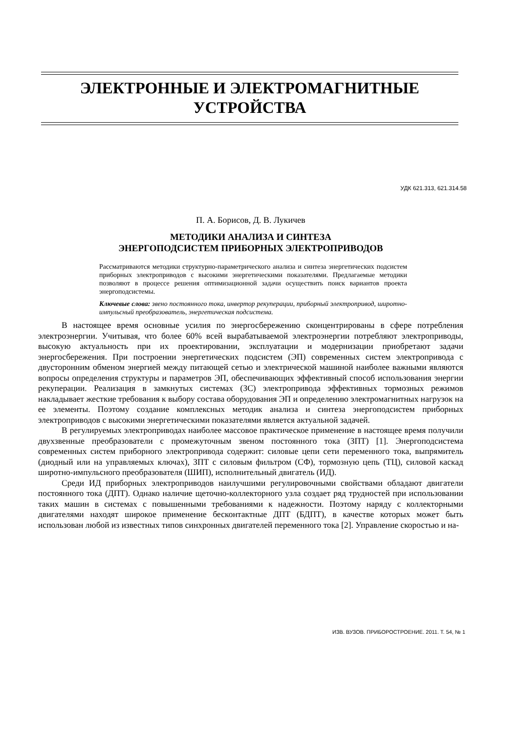ЭЛЕКТРОННЫЕ И ЭЛЕКТРОМАГНИТНЫЕ
УСТРОЙСТВА
УДК 621.313, 621.314.58
П. А. Борисов, Д. В. Лукичев
МЕТОДИКИ АНАЛИЗА И СИНТЕЗА
ЭНЕРГОПОДСИСТЕМ ПРИБОРНЫХ ЭЛЕКТРОПРИВОДОВ
Рассматриваются методики структурно-параметрического анализа и синтеза энергетических подсистем приборных электроприводов с высокими энергетическими показателями. Предлагаемые методики позволяют в процессе решения оптимизационной задачи осуществить поиск вариантов проекта энергоподсистемы.
Ключевые слова: звено постоянного тока, инвертор рекуперации, приборный электропривод, широтно-импульсный преобразователь, энергетическая подсистема.
В настоящее время основные усилия по энергосбережению сконцентрированы в сфере потребления электроэнергии. Учитывая, что более 60% всей вырабатываемой электроэнергии потребляют электроприводы, высокую актуальность при их проектировании, эксплуатации и модернизации приобретают задачи энергосбережения. При построении энергетических подсистем (ЭП) современных систем электропривода с двусторонним обменом энергией между питающей сетью и электрической машиной наиболее важными являются вопросы определения структуры и параметров ЭП, обеспечивающих эффективный способ использования энергии рекуперации. Реализация в замкнутых системах (ЗС) электропривода эффективных тормозных режимов накладывает жесткие требования к выбору состава оборудования ЭП и определению электромагнитных нагрузок на ее элементы. Поэтому создание комплексных методик анализа и синтеза энергоподсистем приборных электроприводов с высокими энергетическими показателями является актуальной задачей.
В регулируемых электроприводах наиболее массовое практическое применение в настоящее время получили двухзвенные преобразователи с промежуточным звеном постоянного тока (ЗПТ) [1]. Энергоподсистема современных систем приборного электропривода содержит: силовые цепи сети переменного тока, выпрямитель (диодный или на управляемых ключах), ЗПТ с силовым фильтром (СФ), тормозную цепь (ТЦ), силовой каскад широтно-импульсного преобразователя (ШИП), исполнительный двигатель (ИД).
Среди ИД приборных электроприводов наилучшими регулировочными свойствами обладают двигатели постоянного тока (ДПТ). Однако наличие щеточно-коллекторного узла создает ряд трудностей при использовании таких машин в системах с повышенными требованиями к надежности. Поэтому наряду с коллекторными двигателями находят широкое применение бесконтактные ДПТ (БДПТ), в качестве которых может быть использован любой из известных типов синхронных двигателей переменного тока [2]. Управление скоростью и на-
ИЗВ. ВУЗОВ. ПРИБОРОСТРОЕНИЕ. 2011. Т. 54, № 1